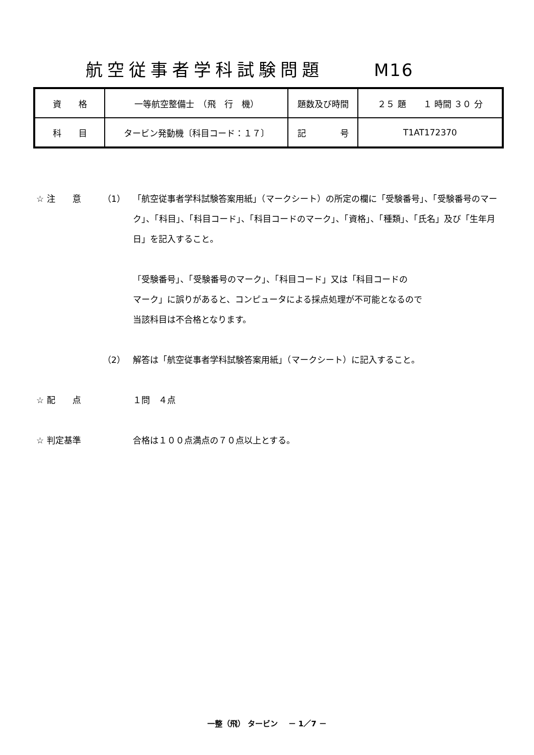航空従事者学科試験問題 M16
| 資 格 | 一等航空整備士 （飛 行 機） | 題数及び時間 | ２５ 題 １ 時間 ３０ 分 |
| 科 目 | タービン発動機〔科目コード：１７〕 | 記 号 | T1AT172370 |
☆ 注　　意 （1） 「航空従事者学科試験答案用紙」（マークシート）の所定の欄に「受験番号」、「受験番号のマーク」、「科目」、「科目コード」、「科目コードのマーク」、「資格」、「種類」、「氏名」及び「生年月日」を記入すること。
「受験番号」、「受験番号のマーク」、「科目コード」又は「科目コードの
マーク」に誤りがあると、コンピュータによる採点処理が不可能となるので
当該科目は不合格となります。
（2） 解答は「航空従事者学科試験答案用紙」（マークシート）に記入すること。
☆ 配　　点 １問　４点
☆ 判定基準 合格は１００点満点の７０点以上とする。
一整（飛） タービン　 － 1／7 －